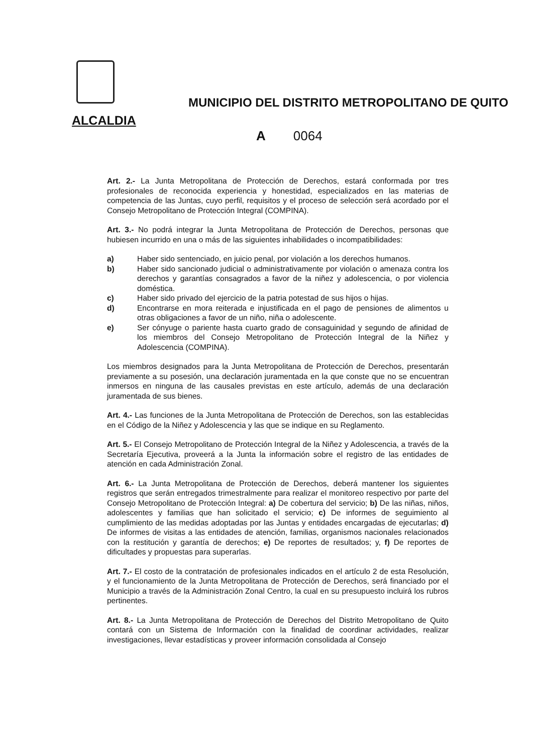MUNICIPIO DEL DISTRITO METROPOLITANO DE QUITO
ALCALDIA
A 0064
Art. 2.- La Junta Metropolitana de Protección de Derechos, estará conformada por tres profesionales de reconocida experiencia y honestidad, especializados en las materias de competencia de las Juntas, cuyo perfil, requisitos y el proceso de selección será acordado por el Consejo Metropolitano de Protección Integral (COMPINA).
Art. 3.- No podrá integrar la Junta Metropolitana de Protección de Derechos, personas que hubiesen incurrido en una o más de las siguientes inhabilidades o incompatibilidades:
a) Haber sido sentenciado, en juicio penal, por violación a los derechos humanos.
b) Haber sido sancionado judicial o administrativamente por violación o amenaza contra los derechos y garantías consagrados a favor de la niñez y adolescencia, o por violencia doméstica.
c) Haber sido privado del ejercicio de la patria potestad de sus hijos o hijas.
d) Encontrarse en mora reiterada e injustificada en el pago de pensiones de alimentos u otras obligaciones a favor de un niño, niña o adolescente.
e) Ser cónyuge o pariente hasta cuarto grado de consaguinidad y segundo de afinidad de los miembros del Consejo Metropolitano de Protección Integral de la Niñez y Adolescencia (COMPINA).
Los miembros designados para la Junta Metropolitana de Protección de Derechos, presentarán previamente a su posesión, una declaración juramentada en la que conste que no se encuentran inmersos en ninguna de las causales previstas en este artículo, además de una declaración juramentada de sus bienes.
Art. 4.- Las funciones de la Junta Metropolitana de Protección de Derechos, son las establecidas en el Código de la Niñez y Adolescencia y las que se indique en su Reglamento.
Art. 5.- El Consejo Metropolitano de Protección Integral de la Niñez y Adolescencia, a través de la Secretaría Ejecutiva, proveerá a la Junta la información sobre el registro de las entidades de atención en cada Administración Zonal.
Art. 6.- La Junta Metropolitana de Protección de Derechos, deberá mantener los siguientes registros que serán entregados trimestralmente para realizar el monitoreo respectivo por parte del Consejo Metropolitano de Protección Integral: a) De cobertura del servicio; b) De las niñas, niños, adolescentes y familias que han solicitado el servicio; c) De informes de seguimiento al cumplimiento de las medidas adoptadas por las Juntas y entidades encargadas de ejecutarlas; d) De informes de visitas a las entidades de atención, familias, organismos nacionales relacionados con la restitución y garantía de derechos; e) De reportes de resultados; y, f) De reportes de dificultades y propuestas para superarlas.
Art. 7.- El costo de la contratación de profesionales indicados en el artículo 2 de esta Resolución, y el funcionamiento de la Junta Metropolitana de Protección de Derechos, será financiado por el Municipio a través de la Administración Zonal Centro, la cual en su presupuesto incluirá los rubros pertinentes.
Art. 8.- La Junta Metropolitana de Protección de Derechos del Distrito Metropolitano de Quito contará con un Sistema de Información con la finalidad de coordinar actividades, realizar investigaciones, llevar estadísticas y proveer información consolidada al Consejo